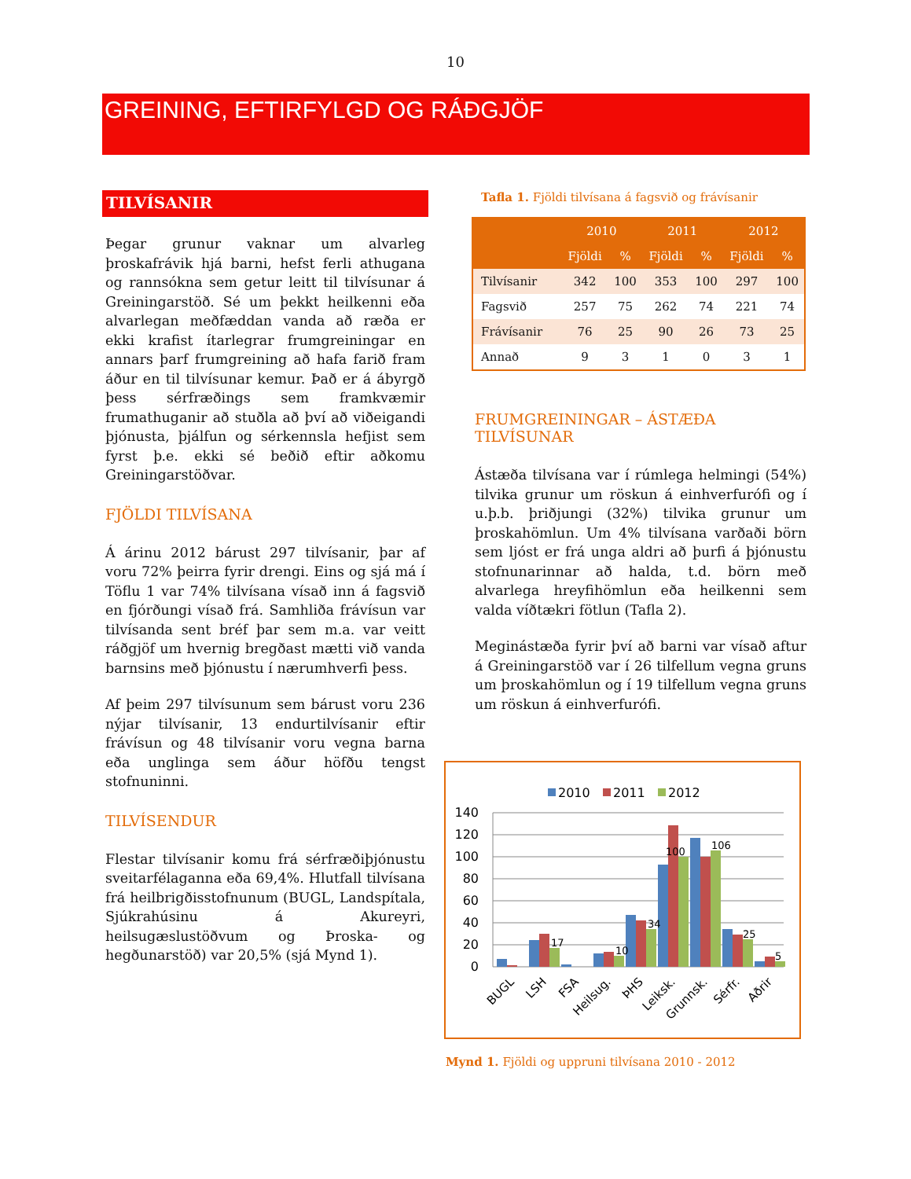10
GREINING, EFTIRFYLGD OG RÁÐGJÖF
TILVÍSANIR
Þegar grunur vaknar um alvarleg þroskafrávik hjá barni, hefst ferli athugana og rannsókna sem getur leitt til tilvísunar á Greiningarstöð. Sé um þekkt heilkenni eða alvarlegan meðfæddan vanda að ræða er ekki krafist ítarlegrar frumgreiningar en annars þarf frumgreining að hafa farið fram áður en til tilvísunar kemur. Það er á ábyrgð þess sérfræðings sem framkvæmir frumathuganir að stuðla að því að viðeigandi þjónusta, þjálfun og sérkennsla hefjist sem fyrst þ.e. ekki sé beðið eftir aðkomu Greiningarstöðvar.
FJÖLDI TILVÍSANA
Á árinu 2012 bárust 297 tilvísanir, þar af voru 72% þeirra fyrir drengi. Eins og sjá má í Töflu 1 var 74% tilvísana vísað inn á fagsvið en fjórðungi vísað frá. Samhliða frávísun var tilvísanda sent bréf þar sem m.a. var veitt ráðgjöf um hvernig bregðast mætti við vanda barnsins með þjónustu í nærumhverfi þess.
Af þeim 297 tilvísunum sem bárust voru 236 nýjar tilvísanir, 13 endurtilvísanir eftir frávísun og 48 tilvísanir voru vegna barna eða unglinga sem áður höfðu tengst stofnuninni.
TILVÍSENDUR
Flestar tilvísanir komu frá sérfræðiþjónustu sveitarfélaganna eða 69,4%. Hlutfall tilvísana frá heilbrigðisstofnunum (BUGL, Landspítala, Sjúkrahúsinu á Akureyri, heilsugæslustöðvum og Þroska- og hegðunarstöð) var 20,5% (sjá Mynd 1).
Tafla 1. Fjöldi tilvísana á fagsvið og frávísanir
| | 2010 | | 2011 | | 2012 | |
| --- | --- | --- | --- | --- | --- | --- |
| | Fjöldi | % | Fjöldi | % | Fjöldi | % |
| Tilvísanir | 342 | 100 | 353 | 100 | 297 | 100 |
| Fagsvið | 257 | 75 | 262 | 74 | 221 | 74 |
| Frávísanir | 76 | 25 | 90 | 26 | 73 | 25 |
| Annað | 9 | 3 | 1 | 0 | 3 | 1 |
FRUMGREININGAR – ÁSTÆÐA TILVÍSUNAR
Ástæða tilvísana var í rúmlega helmingi (54%) tilvika grunur um röskun á einhverfurófi og í u.þ.b. þriðjungi (32%) tilvika grunur um þroskahömlun. Um 4% tilvísana varðaði börn sem ljóst er frá unga aldri að þurfi á þjónustu stofnunarinnar að halda, t.d. börn með alvarlega hreyfihömlun eða heilkenni sem valda víðtækri fötlun (Tafla 2).
Meginástæða fyrir því að barni var vísað aftur á Greiningarstöð var í 26 tilfellum vegna gruns um þroskahömlun og í 19 tilfellum vegna gruns um röskun á einhverfurófi.
2010
2011
2012
140
120
100
80
60
40
20
0
17
10
34
100
106
25
5
BUGL
LSH
FSA
Heilsug.
ÞHS
Leiksk.
Grunnsk.
Sérfr.
Aðrir
Mynd 1. Fjöldi og uppruni tilvísana 2010 - 2012